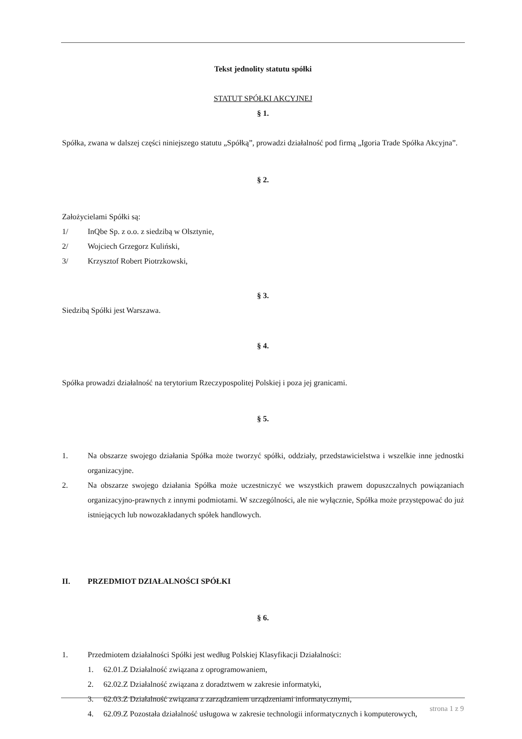Tekst jednolity statutu spółki
STATUT SPÓŁKI AKCYJNEJ
§ 1.
Spółka, zwana w dalszej części niniejszego statutu „Spółką”, prowadzi działalność pod firmą „Igoria Trade Spółka Akcyjna”.
§ 2.
Założycielami Spółki są:
1/ InQbe Sp. z o.o. z siedzibą w Olsztynie,
2/ Wojciech Grzegorz Kuliński,
3/ Krzysztof Robert Piotrzkowski,
§ 3.
Siedzibą Spółki jest Warszawa.
§ 4.
Spółka prowadzi działalność na terytorium Rzeczypospolitej Polskiej i poza jej granicami.
§ 5.
1. Na obszarze swojego działania Spółka może tworzyć spółki, oddziały, przedstawicielstwa i wszelkie inne jednostki organizacyjne.
2. Na obszarze swojego działania Spółka może uczestniczyć we wszystkich prawem dopuszczalnych powiązaniach organizacyjno-prawnych z innymi podmiotami. W szczególności, ale nie wyłącznie, Spółka może przystępować do już istniejących lub nowozakładanych spółek handlowych.
II. PRZEDMIOT DZIAŁALNOŚCI SPÓŁKI
§ 6.
1. Przedmiotem działalności Spółki jest według Polskiej Klasyfikacji Działalności:
1. 62.01.Z Działalność związana z oprogramowaniem,
2. 62.02.Z Działalność związana z doradztwem w zakresie informatyki,
3. 62.03.Z Działalność związana z zarządzaniem urządzeniami informatycznymi,
4. 62.09.Z Pozostała działalność usługowa w zakresie technologii informatycznych i komputerowych,
strona 1 z 9